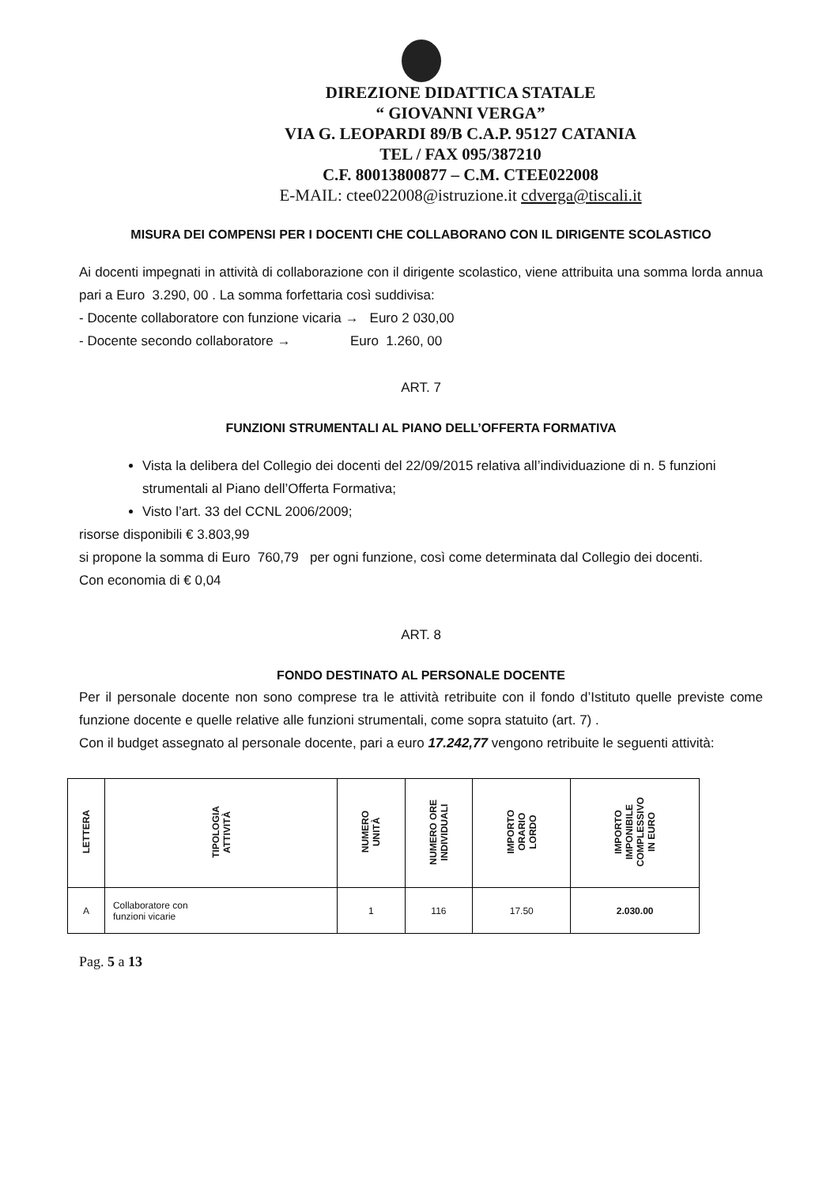DIREZIONE DIDATTICA STATALE
“ GIOVANNI VERGA”
VIA G. LEOPARDI 89/B C.A.P. 95127 CATANIA
TEL / FAX 095/387210
C.F. 80013800877 – C.M. CTEE022008
E-MAIL: ctee022008@istruzione.it cdverga@tiscali.it
MISURA DEI COMPENSI PER I DOCENTI CHE COLLABORANO CON IL DIRIGENTE SCOLASTICO
Ai docenti impegnati in attività di collaborazione con il dirigente scolastico, viene attribuita una somma lorda annua pari a Euro 3.290, 00 . La somma forfettaria così suddivisa:
- Docente collaboratore con funzione vicaria → Euro 2 030,00
- Docente secondo collaboratore → Euro 1.260, 00
ART. 7
FUNZIONI STRUMENTALI AL PIANO DELL’OFFERTA FORMATIVA
Vista la delibera del Collegio dei docenti del 22/09/2015 relativa all’individuazione di n. 5 funzioni strumentali al Piano dell’Offerta Formativa;
Visto l’art. 33 del CCNL 2006/2009;
risorse disponibili € 3.803,99
si propone la somma di Euro 760,79 per ogni funzione, così come determinata dal Collegio dei docenti.
Con economia di € 0,04
ART. 8
FONDO DESTINATO AL PERSONALE DOCENTE
Per il personale docente non sono comprese tra le attività retribuite con il fondo d’Istituto quelle previste come funzione docente e quelle relative alle funzioni strumentali, come sopra statuito (art. 7) .
Con il budget assegnato al personale docente, pari a euro 17.242,77 vengono retribuite le seguenti attività:
| LETTERA | TIPOLOGIA ATTIVITÀ | NUMERO UNITÀ | NUMERO ORE INDIVIDUALI | IMPORTO ORARIO LORDO | IMPORTO IMPONIBILE COMPLESSIVO IN EURO |
| --- | --- | --- | --- | --- | --- |
| A | Collaboratore con funzioni vicarie | 1 | 116 | 17.50 | 2.030.00 |
Pag. 5 a 13